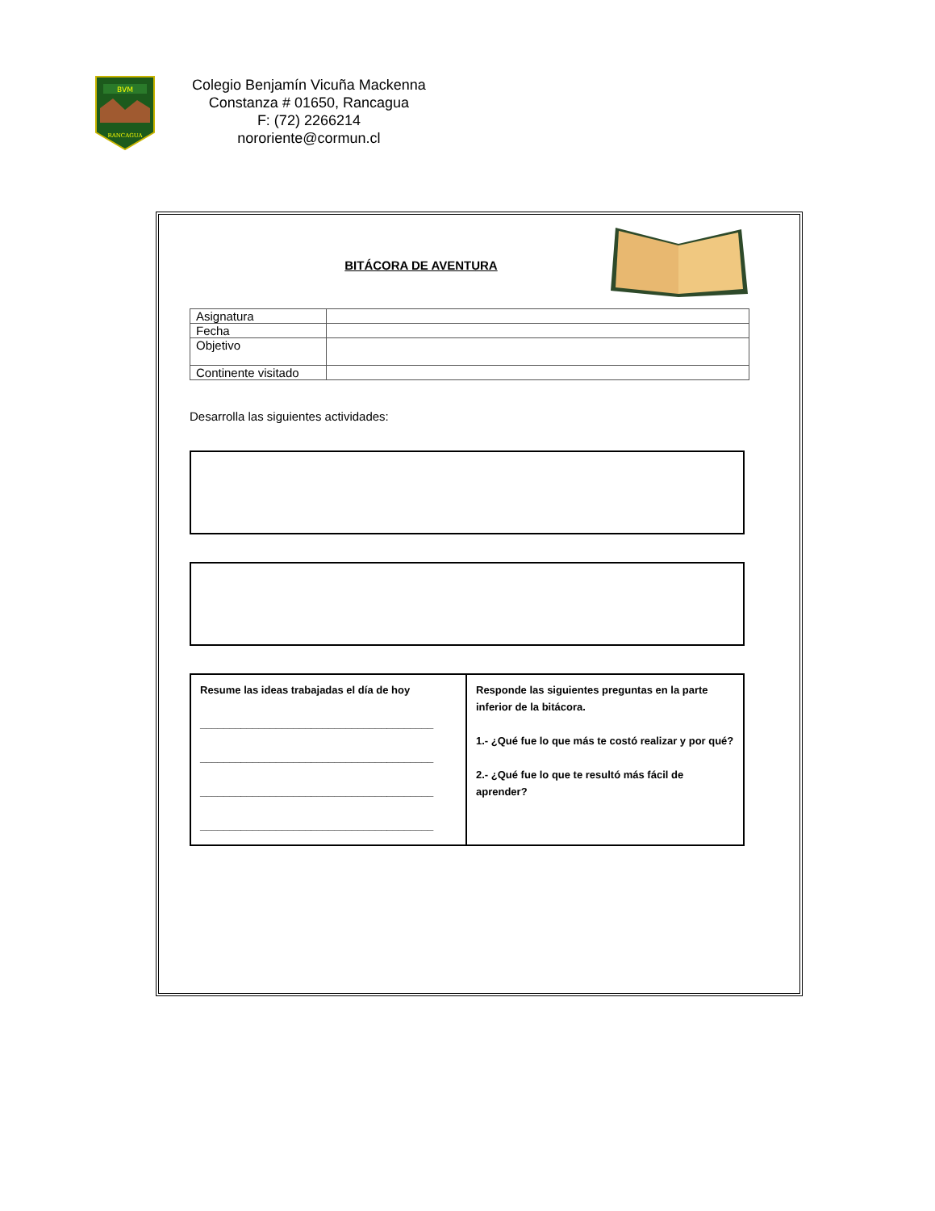BVM
RANCAGUA
Colegio Benjamín Vicuña Mackenna
Constanza # 01650, Rancagua
F: (72) 2266214
nororiente@cormun.cl
BITÁCORA DE AVENTURA
| Asignatura | |
| Fecha | |
| Objetivo | |
| Continente visitado | |
Desarrolla las siguientes actividades:
| Resume las ideas trabajadas el día de hoy ________________________________________ ________________________________________ ________________________________________ ________________________________________ | Responde las siguientes preguntas en la parte inferior de la bitácora. 1.- ¿Qué fue lo que más te costó realizar y por qué? 2.- ¿Qué fue lo que te resultó más fácil de aprender? |